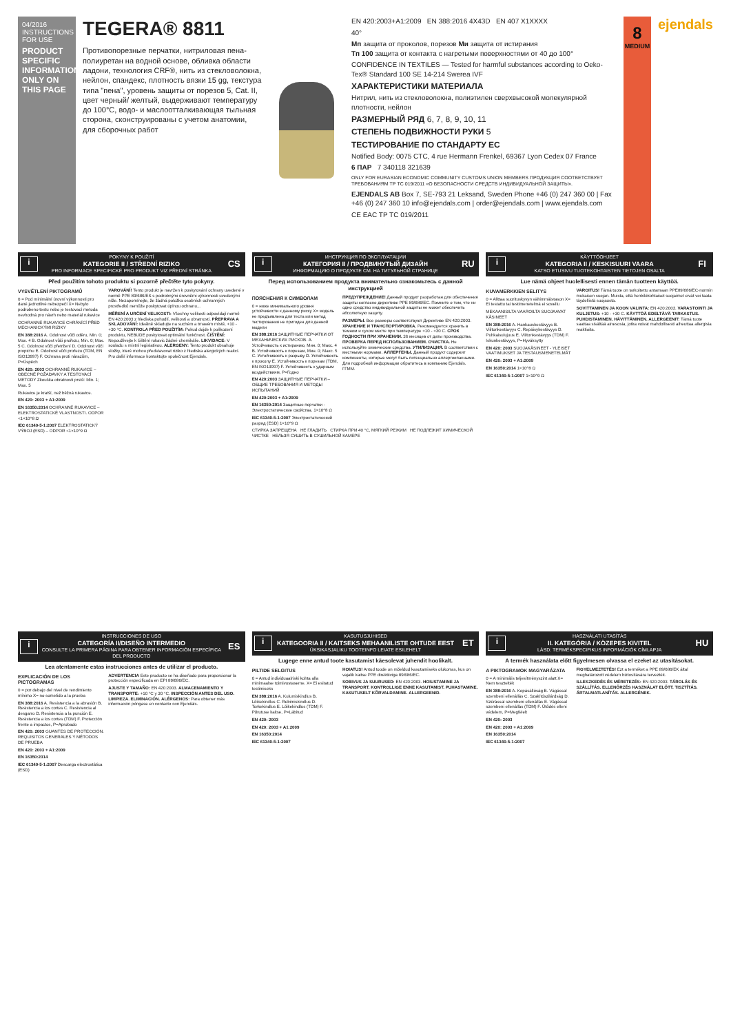04/2016
INSTRUCTIONS FOR USE
PRODUCT SPECIFIC INFORMATION ONLY ON THIS PAGE
TEGERA® 8811
Противопорезные перчатки, нитриловая пена-полиуретан на водной основе, обливка области ладони, технология CRF®, нить из стекловолокна, нейлон, спандекс, плотность вязки 15 gg, текстура типа "пена", уровень защиты от порезов 5, Cat. II, цвет черный/ желтый, выдерживают температуру до 100°C, водо- и маслоотталкивающая тыльная сторона, сконструированы с учетом анатомии, для сборочных работ
EN 420:2003+A1:2009 EN 388:2016 4X43D EN 407 X1XXXX
40°
Мп защита от проколов, порезов Ми защита от истирания
Тп 100 защита от контакта с нагретыми поверхностями от 40 до 100°
CONFIDENCE IN TEXTILES — Tested for harmful substances according to Oeko-Tex® Standard 100 SE 14-214 Swerea IVF
ХАРАКТЕРИСТИКИ МАТЕРИАЛА
Нитрил, нить из стекловолокна, полиэтилен сверхвысокой молекулярной плотности, нейлон
РАЗМЕРНЫЙ РЯД 6, 7, 8, 9, 10, 11
СТЕПЕНЬ ПОДВИЖНОСТИ РУКИ 5
ТЕСТИРОВАНИЕ ПО СТАНДАРТУ ЕС
Notified Body: 0075 CTC, 4 rue Hermann Frenkel, 69367 Lyon Cedex 07 France
6 ПАР 7 340118 321639
ONLY FOR EURASIAN ECONOMIC COMMUNITY CUSTOMS UNION MEMBERS ПРОДУКЦИЯ СООТВЕТСТВУЕТ ТРЕБОВАНИЯМ ТР ТС 019/2011 «О БЕЗОПАСНОСТИ СРЕДСТВ ИНДИВИДУАЛЬНОЙ ЗАЩИТЫ».
EJENDALS AB Box 7, SE-793 21 Leksand, Sweden Phone +46 (0) 247 360 00 | Fax +46 (0) 247 360 10 info@ejendals.com | order@ejendals.com | www.ejendals.com
CE EAC TP TC 019/2011
8
MEDIUM
ejendals
i
POKYNY K POUŽITÍ
KATEGORIE II / STŘEDNÍ RIZIKO
PRO INFORMACE SPECIFICKÉ PRO PRODUKT VIZ PŘEDNÍ STRÁNKA
CS
Před použitím tohoto produktu si pozorně přečtěte tyto pokyny.
VYSVĚTLENÍ PIKTOGRAMŮ
0 = Pod minimální úrovní výkonnosti pro dané jednotlivé nebezpečí X= Nebylo podrobeno testu nebo je testovací metoda nevhodná pro návrh nebo materiál rukavice
OCHRANNÉ RUKAVICE CHRÁNÍCÍ PŘED MECHANICKÝMI RIZIKY
EN 388:2016 A. Odolnost vůči oděru, Min. 0; Max. 4 B. Odolnost vůči prořezu, Min. 0; Max. 5 C. Odolnost vůči přetržení D. Odolnost vůči propichu E. Odolnost vůči prořezu (TDM, EN ISO13997) F. Ochrana proti nárazům, P=Úspěch
EN 420: 2003 OCHRANNÉ RUKAVICE – OBECNÉ POŽADAVKY A TESTOVACÍ METODY Zkouška obratnosti prstů: Min. 1; Max. 5
Rukavice je kratší, než běžná rukavice.
EN 420: 2003 + A1:2009
EN 16350:2014 OCHRANNÉ RUKAVICE – ELEKTROSTATICKÉ VLASTNOSTI. ODPOR <1×10^8 Ω
IEC 61340-5-1:2007 ELEKTROSTATICKÝ VÝBOJ (ESD) – ODPOR <1×10^9 Ω
VAROVÁNÍ! Tento produkt je navržen k poskytování ochrany uvedené v normě PPE 89/686/ES s podrobnými úrovněmi výkonnosti uvedenými níže. Nezapomínejte, že žádná položka osobních ochranných prostředků nemůže poskytovat úplnou ochranu...
MĚŘENÍ A URČENÍ VELIKOSTI: Všechny velikosti odpovídají normě EN 420:2003 z hlediska pohodlí, velikosti a obratnosti. PŘEPRAVA A SKLADOVÁNÍ: Ideálně skladujte na suchém a tmavém místě, +10 - +30 °C. KONTROLA PŘED POUŽITÍM: Pokud dojde k poškození produktu, NEBUDE poskytovat optimální funkčnost. ČIŠTĚNÍ: Nepoužívejte k čištění rukavic žádné chemikálie. LIKVIDACE: V souladu s místní legislativou. ALERGENY: Tento produkt obsahuje složky, které mohou představovat riziko z hlediska alergických reakcí. Pro další informace kontaktujte společnost Ejendals.
i
ИНСТРУКЦИЯ ПО ЭКСПЛУАТАЦИИ
КАТЕГОРИЯ II / ПРОДВИНУТЫЙ ДИЗАЙН
ИНФОРМАЦИЮ О ПРОДУКТЕ СМ. НА ТИТУЛЬНОЙ СТРАНИЦЕ
RU
Перед использованием продукта внимательно ознакомьтесь с данной инструкцией
ПОЯСНЕНИЯ К СИМВОЛАМ
0 = ниже минимального уровня устойчивости к данному риску X= модель не предъявлена для теста или метод тестирования не пригоден для данной модели
EN 388:2016 ЗАЩИТНЫЕ ПЕРЧАТКИ ОТ МЕХАНИЧЕСКИХ РИСКОВ. A. Устойчивость к истиранию, Мин. 0; Макс. 4 B. Устойчивость к порезам, Мин. 0; Макс. 5 C. Устойчивость к разрыву D. Устойчивость к проколу E. Устойчивость к порезам (TDM, EN ISO13997) F. Устойчивость к ударным воздействиям, P=Годно
EN 420:2003 ЗАЩИТНЫЕ ПЕРЧАТКИ – ОБЩИЕ ТРЕБОВАНИЯ И МЕТОДЫ ИСПЫТАНИЙ
EN 420:2003 + A1:2009
EN 16350:2014 Защитные перчатки - Электростатические свойства. 1×10^8 Ω
IEC 61340-5-1:2007 Электростатический разряд (ESD) 1×10^9 Ω
ПРЕДУПРЕЖДЕНИЕ! Данный продукт разработан для обеспечения защиты согласно директиве PPE 89/686/EC. Помните о том, что ни одно средство индивидуальной защиты не может обеспечить абсолютную защиту.
РАЗМЕРЫ. Все размеры соответствуют Директиве EN 420:2003. ХРАНЕНИЕ И ТРАНСПОРТИРОВКА. Рекомендуется хранить в темном и сухом месте при температуре +10 - +30 С. СРОК ГОДНОСТИ ПРИ ХРАНЕНИИ. 36 месяцев от даты производства. ПРОВЕРКА ПЕРЕД ИСПОЛЬЗОВАНИЕМ. ОЧИСТКА. Не используйте химические средства. УТИЛИЗАЦИЯ. В соответствии с местными нормами. АЛЛЕРГЕНЫ. Данный продукт содержит компоненты, которые могут быть потенциально аллергоопасными. Для подробной информации обратитесь в компанию Ejendals. ГГММ.
СТИРКА ЗАПРЕЩЕНА НЕ ГЛАДИТЬ СТИРКА ПРИ 40 °С, МЯГКИЙ РЕЖИМ НЕ ПОДЛЕЖИТ ХИМИЧЕСКОЙ ЧИСТКЕ НЕЛЬЗЯ СУШИТЬ В СУШИЛЬНОЙ КАМЕРЕ
i
KÄYTTÖOHJEET
KATEGORIA II / KESKISUURI VAARA
KATSO ETUSIVU TUOTEKOHTAISTEN TIETOJEN OSALTA
FI
Lue nämä ohjeet huolellisesti ennen tämän tuotteen käyttöä.
KUVAMERKKIEN SELITYS
0 = Alittaa suorituskyvyn vähimmäistason X= Ei testattu tai testimenetelmä ei sovellu
MEKAANISILTA VAAROILTA SUOJAAVAT KÄSINEET
EN 388:2016 A. Hankauskestävyys B. Viiltonkestävyys C. Repäisykestävyys D. Puhkaisulujuus E. Viiltonkestävyys (TDM) F. Iskunkestävyys, P=Hyväksytty
EN 420: 2003 SUOJAKÄSINEET - YLEISET VAATIMUKSET JA TESTAUSMENETELMÄT
EN 420: 2003 + A1:2009
EN 16350:2014 1×10^8 Ω
IEC 61340-5-1:2007 1×10^9 Ω
VAROITUS! Tämä tuote on tarkoitettu antamaan PPE89/686/EC-normin mukaisen suojan. Muista, että henkilökohtaiset suojaimet eivät voi taata täydellistä suojausta.
SOVITTAMINEN JA KOON VALINTA: EN 420:2003. VARASTOINTI JA KULJETUS: +10 - +30 C. KÄYTTÖÄ EDELTÄVÄ TARKASTUS. PUHDISTAMINEN. HÄVITTÄMINEN. ALLERGEENIT: Tämä tuote saattaa sisältää ainesosia, jotka voivat mahdollisesti aiheuttaa allergisia reaktioita.
i
INSTRUCCIONES DE USO
CATEGORÍA II/DISEÑO INTERMEDIO
CONSULTE LA PRIMERA PÁGINA PARA OBTENER INFORMACIÓN ESPECÍFICA DEL PRODUCTO
ES
Lea atentamente estas instrucciones antes de utilizar el producto.
EXPLICACIÓN DE LOS PICTOGRAMAS
0 = por debajo del nivel de rendimiento mínimo X= no sometido a la prueba
EN 388:2016 A. Resistencia a la abrasión B. Resistencia a los cortes C. Resistencia al desgarro D. Resistencia a la punción E. Resistencia a los cortes (TDM) F. Protección frente a impactos, P=Aprobado
EN 420: 2003 GUANTES DE PROTECCIÓN. REQUISITOS GENERALES Y MÉTODOS DE PRUEBA
EN 420: 2003 + A1:2009
EN 16350:2014
IEC 61340-5-1:2007 Descarga electrostática (ESD)
ADVERTENCIA Este producto se ha diseñado para proporcionar la protección especificada en EPI 89/686/EC.
AJUSTE Y TAMAÑO: EN 420:2003. ALMACENAMIENTO Y TRANSPORTE: +10 °C y 30 °C. INSPECCIÓN ANTES DEL USO. LIMPIEZA. ELIMINACIÓN. ALÉRGENOS: Para obtener más información póngase en contacto con Ejendals.
i
KASUTUSJUHISED
KATEGOORIA II / KAITSEKS MEHAANILISTE OHTUDE EEST
ÜKSIKASJALIKU TOOTEINFO LEIATE ESILEHELT
ET
Lugege enne antud toote kasutamist käesolevat juhendit hoolikalt.
PILTIDE SELGITUS
0 = Antud individuaalriski kohta alla minimaalse toimivustaseme. X= Ei esitatud testimiseks
EN 388:2016 A. Kulumiskindlus B. Lõikekindlus C. Rebimiskindlus D. Torkekindlus E. Lõikekindlus (TDM) F. Põrutuse kaitse, P=Läbitud
EN 420: 2003
EN 420: 2003 + A1:2009
EN 16350:2014
IEC 61340-5-1:2007
HOIATUS! Antud toode on mõeldud kasutamiseks olukorras, kus on vajalik kaitse PPE direktiiviga 89/686/EC.
SOBIVUS JA SUURUSED: EN 420:2003. HOIUSTAMINE JA TRANSPORT. KONTROLLIGE ENNE KASUTAMIST. PUHASTAMINE. KASUTUSELT KÕRVALDAMINE. ALLERGEENID.
i
HASZNÁLATI UTASÍTÁS
II. KATEGÓRIA / KÖZEPES KIVITEL
LÁSD: TERMÉKSPECIFIKUS INFORMÁCIÓK CÍMLAPJA
HU
A termék használata előtt figyelmesen olvassa el ezeket az utasításokat.
A PIKTOGRAMOK MAGYARÁZATA
0 = A minimális teljesítményszint alatt X= Nem tesztelték
EN 388:2016 A. Kopásállóság B. Vágással szembeni ellenállás C. Szakítószilárdság D. Szúrással szembeni ellenállás E. Vágással szembeni ellenállás (TDM) F. Ütődés elleni védelem, P=Megfelelt
EN 420: 2003
EN 420: 2003 + A1:2009
EN 16350:2014
IEC 61340-5-1:2007
FIGYELMEZTETÉS! Ezt a terméket a PPE 89/686/EK által meghatározott védelem biztosítására tervezték.
ILLESZKEDÉS ÉS MÉRETEZÉS: EN 420:2003. TÁROLÁS ÉS SZÁLLÍTÁS. ELLENŐRZÉS HASZNÁLAT ELŐTT. TISZTÍTÁS. ÁRTALMATLANÍTÁS. ALLERGÉNEK.